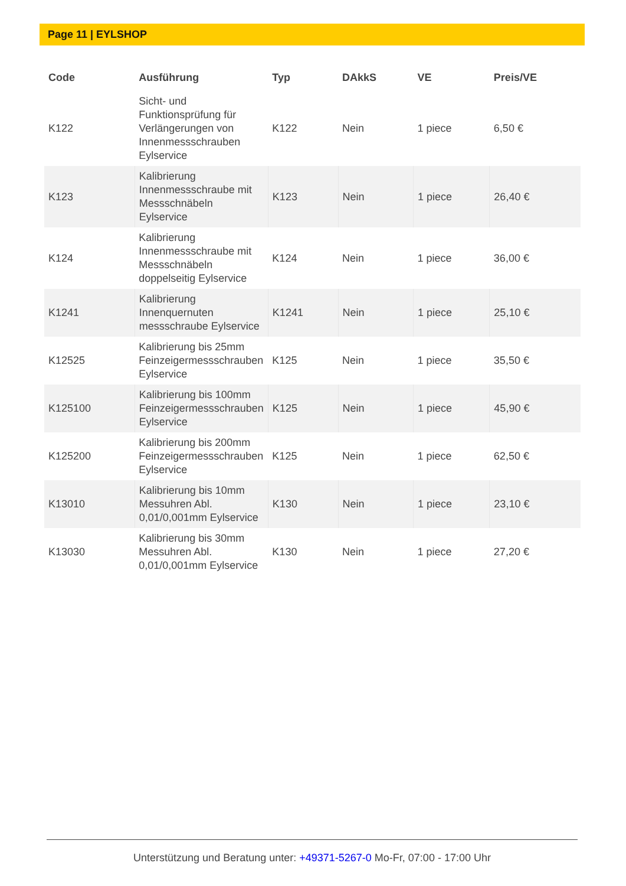Page 11 | EYLSHOP
| Code | Ausführung | Typ | DAkkS | VE | Preis/VE |
| --- | --- | --- | --- | --- | --- |
| K122 | Sicht- und Funktionsprüfung für Verlängerungen von Innenmessschrauben Eylservice | K122 | Nein | 1 piece | 6,50 € |
| K123 | Kalibrierung Innenmessschraube mit Messschnäbeln Eylservice | K123 | Nein | 1 piece | 26,40 € |
| K124 | Kalibrierung Innenmessschraube mit Messschnäbeln doppelseitig Eylservice | K124 | Nein | 1 piece | 36,00 € |
| K1241 | Kalibrierung Innenquernuten messschraube Eylservice | K1241 | Nein | 1 piece | 25,10 € |
| K12525 | Kalibrierung bis 25mm Feinzeigermessschrauben Eylservice | K125 | Nein | 1 piece | 35,50 € |
| K125100 | Kalibrierung bis 100mm Feinzeigermessschrauben Eylservice | K125 | Nein | 1 piece | 45,90 € |
| K125200 | Kalibrierung bis 200mm Feinzeigermessschrauben Eylservice | K125 | Nein | 1 piece | 62,50 € |
| K13010 | Kalibrierung bis 10mm Messuhren Abl. 0,01/0,001mm Eylservice | K130 | Nein | 1 piece | 23,10 € |
| K13030 | Kalibrierung bis 30mm Messuhren Abl. 0,01/0,001mm Eylservice | K130 | Nein | 1 piece | 27,20 € |
Unterstützung und Beratung unter: +49371-5267-0 Mo-Fr, 07:00 - 17:00 Uhr